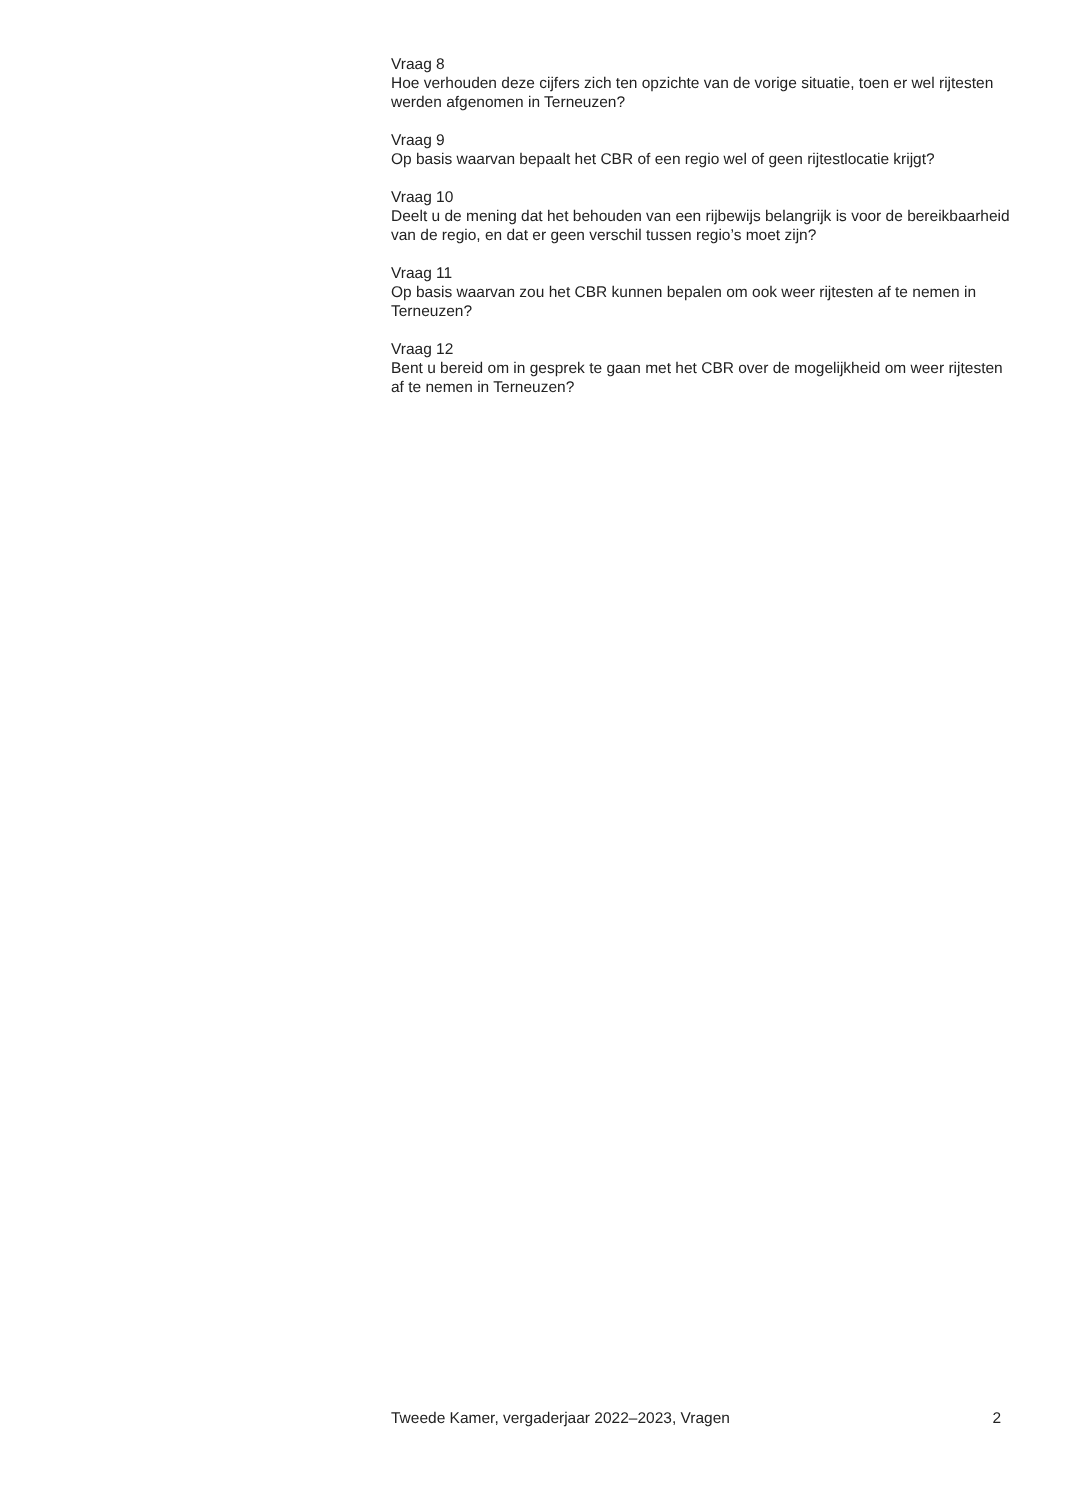Vraag 8
Hoe verhouden deze cijfers zich ten opzichte van de vorige situatie, toen er wel rijtesten werden afgenomen in Terneuzen?
Vraag 9
Op basis waarvan bepaalt het CBR of een regio wel of geen rijtestlocatie krijgt?
Vraag 10
Deelt u de mening dat het behouden van een rijbewijs belangrijk is voor de bereikbaarheid van de regio, en dat er geen verschil tussen regio’s moet zijn?
Vraag 11
Op basis waarvan zou het CBR kunnen bepalen om ook weer rijtesten af te nemen in Terneuzen?
Vraag 12
Bent u bereid om in gesprek te gaan met het CBR over de mogelijkheid om weer rijtesten af te nemen in Terneuzen?
Tweede Kamer, vergaderjaar 2022–2023, Vragen 2